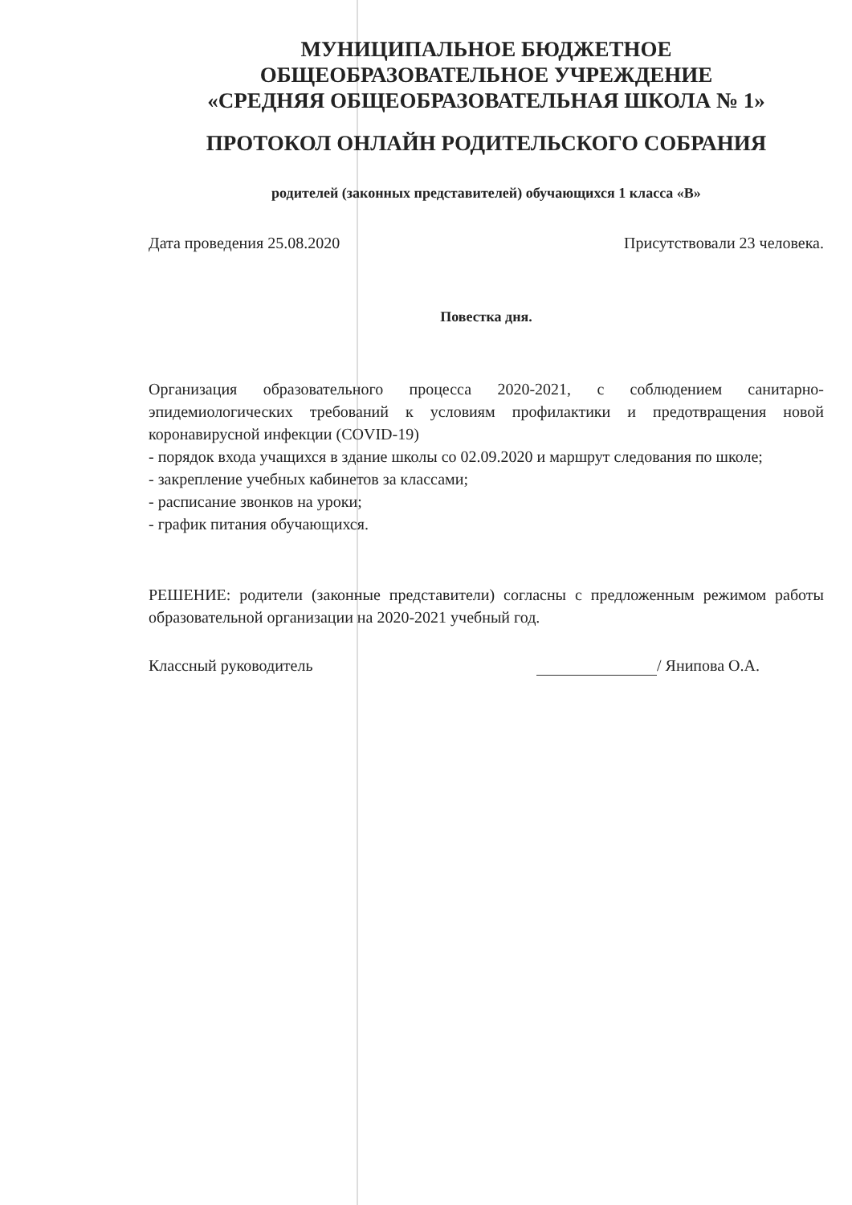МУНИЦИПАЛЬНОЕ БЮДЖЕТНОЕ
ОБЩЕОБРАЗОВАТЕЛЬНОЕ УЧРЕЖДЕНИЕ
«СРЕДНЯЯ ОБЩЕОБРАЗОВАТЕЛЬНАЯ ШКОЛА № 1»
ПРОТОКОЛ ОНЛАЙН РОДИТЕЛЬСКОГО СОБРАНИЯ
родителей (законных представителей) обучающихся 1 класса «В»
Дата проведения 25.08.2020 Присутствовали 23 человека.
Повестка дня.
Организация образовательного процесса 2020-2021, с соблюдением санитарно-эпидемиологических требований к условиям профилактики и предотвращения новой коронавирусной инфекции (COVID-19)
- порядок входа учащихся в здание школы со 02.09.2020 и маршрут следования по школе;
- закрепление учебных кабинетов за классами;
- расписание звонков на уроки;
- график питания обучающихся.
РЕШЕНИЕ: родители (законные представители) согласны с предложенным режимом работы образовательной организации на 2020-2021 учебный год.
Классный руководитель / Янипова О.А.